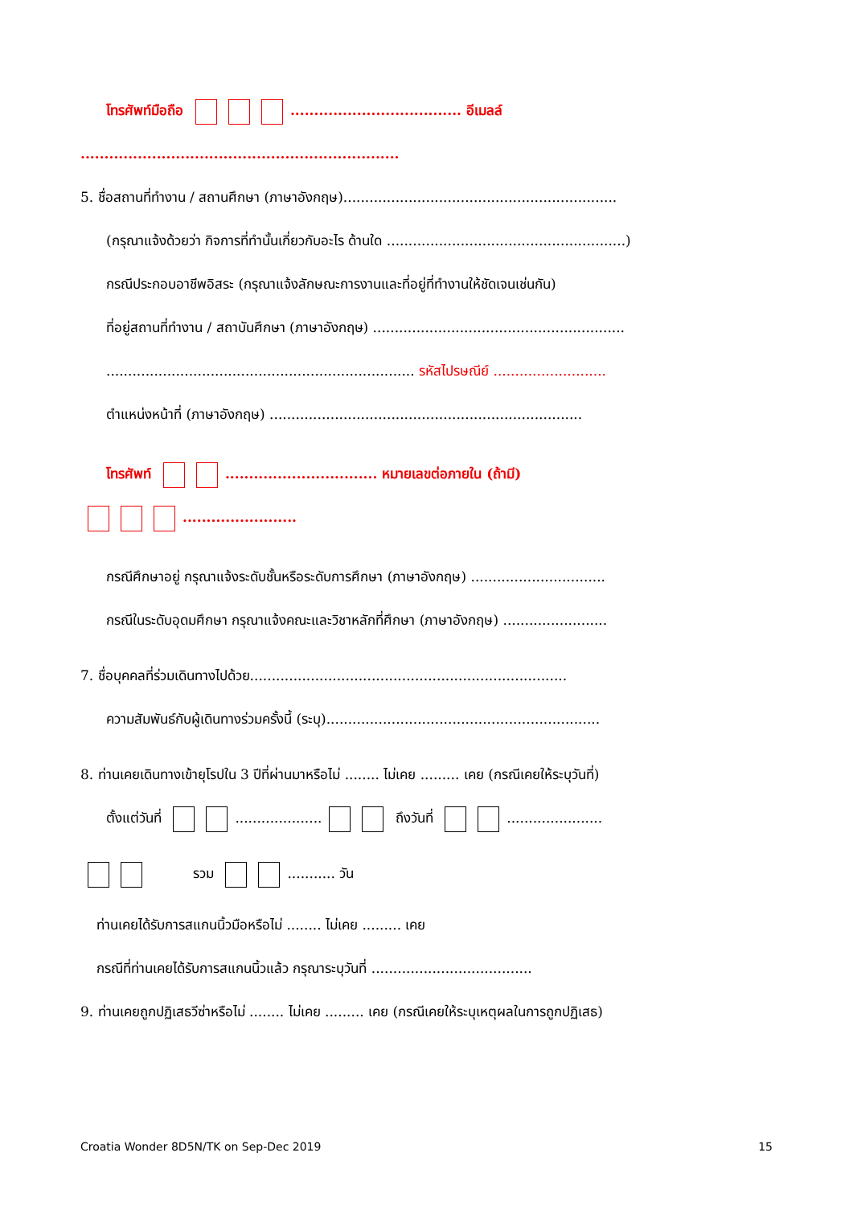โทรศัพท์มือถือ .................................... อีเมลล์
...................................................................
5. ชื่อสถานที่ทำงาน / สถานศึกษา (ภาษาอังกฤษ)...............................................................
(กรุณาแจ้งด้วยว่า กิจการที่ทำนั้นเกี่ยวกับอะไร ด้านใด .......................................................)
กรณีประกอบอาชีพอิสระ (กรุณาแจ้งลักษณะการงานและที่อยู่ที่ทำงานให้ชัดเจนเช่นกัน)
ที่อยู่สถานที่ทำงาน / สถาบันศึกษา (ภาษาอังกฤษ) ..........................................................
....................................................................... รหัสไปรษณีย์ ..........................
ตำแหน่งหน้าที่ (ภาษาอังกฤษ) ........................................................................
โทรศัพท์ ................................ หมายเลขต่อภายใน (ถ้ามี)
........................
กรณีศึกษาอยู่ กรุณาแจ้งระดับชั้นหรือระดับการศึกษา (ภาษาอังกฤษ) ...............................
กรณีในระดับอุดมศึกษา กรุณาแจ้งคณะและวิชาหลักที่ศึกษา (ภาษาอังกฤษ) ........................
7. ชื่อบุคคลที่ร่วมเดินทางไปด้วย.........................................................................
ความสัมพันธ์กับผู้เดินทางร่วมครั้งนี้ (ระบุ)...............................................................
8. ท่านเคยเดินทางเข้ายุโรปใน 3 ปีที่ผ่านมาหรือไม่ ........ ไม่เคย ......... เคย (กรณีเคยให้ระบุวันที่)
ตั้งแต่วันที่ .................... ถึงวันที่ ......................
รวม ........... วัน
ท่านเคยได้รับการสแกนนิ้วมือหรือไม่ ........ ไม่เคย ......... เคย
กรณีที่ท่านเคยได้รับการสแกนนิ้วแล้ว กรุณาระบุวันที่ .....................................
9. ท่านเคยถูกปฏิเสธวีซ่าหรือไม่ ........ ไม่เคย ......... เคย (กรณีเคยให้ระบุเหตุผลในการถูกปฏิเสธ)
Croatia Wonder 8D5N/TK on Sep-Dec 2019 15